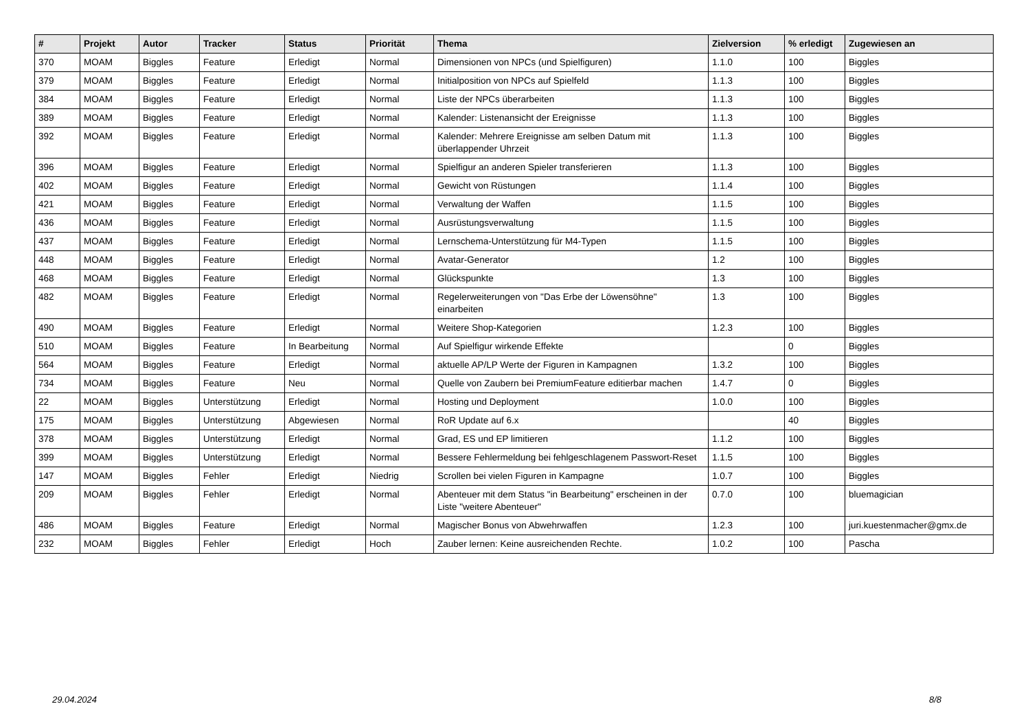| # | Projekt | Autor | Tracker | Status | Priorität | Thema | Zielversion | % erledigt | Zugewiesen an |
| --- | --- | --- | --- | --- | --- | --- | --- | --- | --- |
| 370 | MOAM | Biggles | Feature | Erledigt | Normal | Dimensionen von NPCs (und Spielfiguren) | 1.1.0 | 100 | Biggles |
| 379 | MOAM | Biggles | Feature | Erledigt | Normal | Initialposition von NPCs auf Spielfeld | 1.1.3 | 100 | Biggles |
| 384 | MOAM | Biggles | Feature | Erledigt | Normal | Liste der NPCs überarbeiten | 1.1.3 | 100 | Biggles |
| 389 | MOAM | Biggles | Feature | Erledigt | Normal | Kalender: Listenansicht der Ereignisse | 1.1.3 | 100 | Biggles |
| 392 | MOAM | Biggles | Feature | Erledigt | Normal | Kalender: Mehrere Ereignisse am selben Datum mit überlappender Uhrzeit | 1.1.3 | 100 | Biggles |
| 396 | MOAM | Biggles | Feature | Erledigt | Normal | Spielfigur an anderen Spieler transferieren | 1.1.3 | 100 | Biggles |
| 402 | MOAM | Biggles | Feature | Erledigt | Normal | Gewicht von Rüstungen | 1.1.4 | 100 | Biggles |
| 421 | MOAM | Biggles | Feature | Erledigt | Normal | Verwaltung der Waffen | 1.1.5 | 100 | Biggles |
| 436 | MOAM | Biggles | Feature | Erledigt | Normal | Ausrüstungsverwaltung | 1.1.5 | 100 | Biggles |
| 437 | MOAM | Biggles | Feature | Erledigt | Normal | Lernschema-Unterstützung für M4-Typen | 1.1.5 | 100 | Biggles |
| 448 | MOAM | Biggles | Feature | Erledigt | Normal | Avatar-Generator | 1.2 | 100 | Biggles |
| 468 | MOAM | Biggles | Feature | Erledigt | Normal | Glückspunkte | 1.3 | 100 | Biggles |
| 482 | MOAM | Biggles | Feature | Erledigt | Normal | Regelerweiterungen von "Das Erbe der Löwensöhne" einarbeiten | 1.3 | 100 | Biggles |
| 490 | MOAM | Biggles | Feature | Erledigt | Normal | Weitere Shop-Kategorien | 1.2.3 | 100 | Biggles |
| 510 | MOAM | Biggles | Feature | In Bearbeitung | Normal | Auf Spielfigur wirkende Effekte | | 0 | Biggles |
| 564 | MOAM | Biggles | Feature | Erledigt | Normal | aktuelle AP/LP Werte der Figuren in Kampagnen | 1.3.2 | 100 | Biggles |
| 734 | MOAM | Biggles | Feature | Neu | Normal | Quelle von Zaubern bei PremiumFeature editierbar machen | 1.4.7 | 0 | Biggles |
| 22 | MOAM | Biggles | Unterstützung | Erledigt | Normal | Hosting und Deployment | 1.0.0 | 100 | Biggles |
| 175 | MOAM | Biggles | Unterstützung | Abgewiesen | Normal | RoR Update auf 6.x | | 40 | Biggles |
| 378 | MOAM | Biggles | Unterstützung | Erledigt | Normal | Grad, ES und EP limitieren | 1.1.2 | 100 | Biggles |
| 399 | MOAM | Biggles | Unterstützung | Erledigt | Normal | Bessere Fehlermeldung bei fehlgeschlagenem Passwort-Reset | 1.1.5 | 100 | Biggles |
| 147 | MOAM | Biggles | Fehler | Erledigt | Niedrig | Scrollen bei vielen Figuren in Kampagne | 1.0.7 | 100 | Biggles |
| 209 | MOAM | Biggles | Fehler | Erledigt | Normal | Abenteuer mit dem Status "in Bearbeitung" erscheinen in der Liste "weitere Abenteuer" | 0.7.0 | 100 | bluemagician |
| 486 | MOAM | Biggles | Feature | Erledigt | Normal | Magischer Bonus von Abwehrwaffen | 1.2.3 | 100 | juri.kuestenmacher@gmx.de |
| 232 | MOAM | Biggles | Fehler | Erledigt | Hoch | Zauber lernen: Keine ausreichenden Rechte. | 1.0.2 | 100 | Pascha |
29.04.2024 8/8